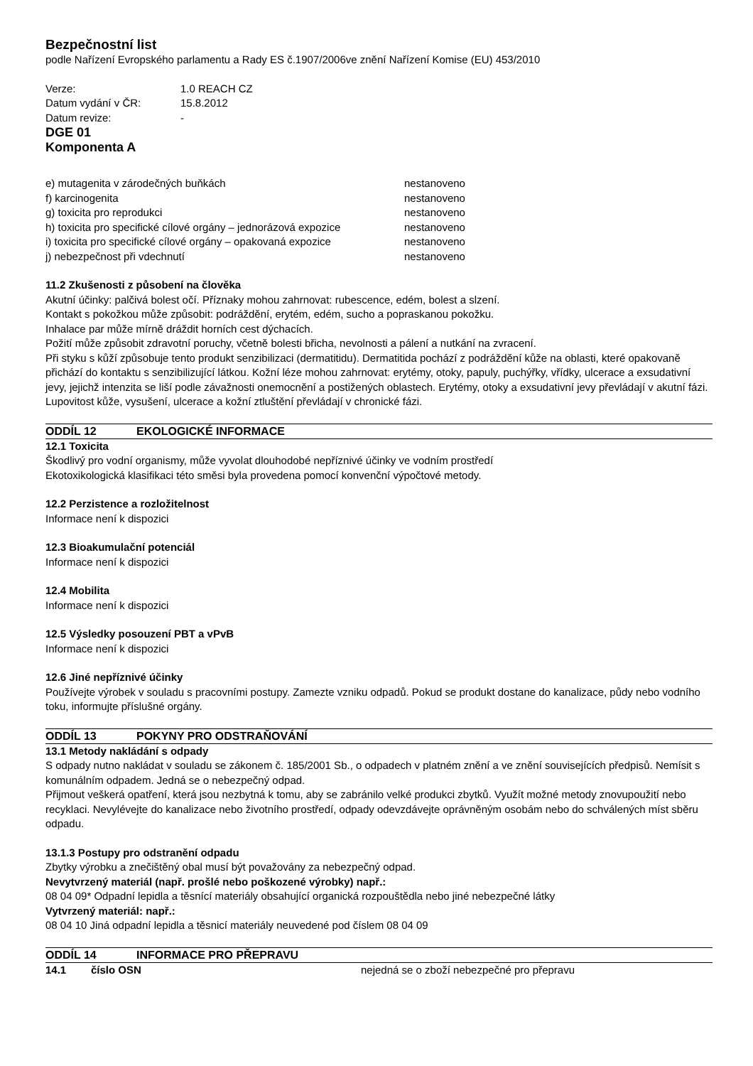Bezpečnostní list
podle Nařízení Evropského parlamentu a Rady ES č.1907/2006ve znění Nařízení Komise (EU) 453/2010
| Verze: | 1.0 REACH CZ |
| Datum vydání v ČR: | 15.8.2012 |
| Datum revize: | - |
DGE 01
Komponenta A
| e) mutagenita v zárodečných buňkách | nestanoveno |
| f) karcinogenita | nestanoveno |
| g) toxicita pro reprodukci | nestanoveno |
| h) toxicita pro specifické cílové orgány – jednorázová expozice | nestanoveno |
| i) toxicita pro specifické cílové orgány – opakovaná expozice | nestanoveno |
| j) nebezpečnost při vdechnutí | nestanoveno |
11.2 Zkušenosti z působení na člověka
Akutní účinky: palčivá bolest očí. Příznaky mohou zahrnovat: rubescence, edém, bolest a slzení.
Kontakt s pokožkou může způsobit: podráždění, erytém, edém, sucho a popraskanou pokožku.
Inhalace par může mírně dráždit horních cest dýchacích.
Požití může způsobit zdravotní poruchy, včetně bolesti břicha, nevolnosti a pálení a nutkání na zvracení.
Při styku s kůží způsobuje tento produkt senzibilizaci (dermatitidu). Dermatitida pochází z podráždění kůže na oblasti, které opakovaně přichází do kontaktu s senzibilizující látkou. Kožní léze mohou zahrnovat: erytémy, otoky, papuly, puchýřky, vřídky, ulcerace a exsudativní jevy, jejichž intenzita se liší podle závažnosti onemocnění a postižených oblastech. Erytémy, otoky a exsudativní jevy převládají v akutní fázi. Lupovitost kůže, vysušení, ulcerace a kožní ztluštění převládají v chronické fázi.
ODDÍL 12 EKOLOGICKÉ INFORMACE
12.1 Toxicita
Škodlivý pro vodní organismy, může vyvolat dlouhodobé nepříznivé účinky ve vodním prostředí
Ekotoxikologická klasifikaci této směsi byla provedena pomocí konvenční výpočtové metody.
12.2 Perzistence a rozložitelnost
Informace není k dispozici
12.3 Bioakumulační potenciál
Informace není k dispozici
12.4 Mobilita
Informace není k dispozici
12.5 Výsledky posouzení PBT a vPvB
Informace není k dispozici
12.6 Jiné nepříznivé účinky
Používejte výrobek v souladu s pracovními postupy. Zamezte vzniku odpadů. Pokud se produkt dostane do kanalizace, půdy nebo vodního toku, informujte příslušné orgány.
ODDÍL 13 POKYNY PRO ODSTRAŇOVÁNÍ
13.1 Metody nakládání s odpady
S odpady nutno nakládat v souladu se zákonem č. 185/2001 Sb., o odpadech v platném znění a ve znění souvisejících předpisů. Nemísit s komunálním odpadem. Jedná se o nebezpečný odpad.
Přijmout veškerá opatření, která jsou nezbytná k tomu, aby se zabránilo velké produkci zbytků. Využít možné metody znovupoužití nebo recyklaci. Nevylévejte do kanalizace nebo životního prostředí, odpady odevzdávejte oprávněným osobám nebo do schválených míst sběru odpadu.
13.1.3 Postupy pro odstranění odpadu
Zbytky výrobku a znečištěný obal musí být považovány za nebezpečný odpad.
Nevytvrzený materiál (např. prošlé nebo poškozené výrobky) např.:
08 04 09* Odpadní lepidla a těsnící materiály obsahující organická rozpouštědla nebo jiné nebezpečné látky
Vytvrzený materiál: např.:
08 04 10 Jiná odpadní lepidla a těsnicí materiály neuvedené pod číslem 08 04 09
ODDÍL 14 INFORMACE PRO PŘEPRAVU
| 14.1 | číslo OSN | nejedná se o zboží nebezpečné pro přepravu |